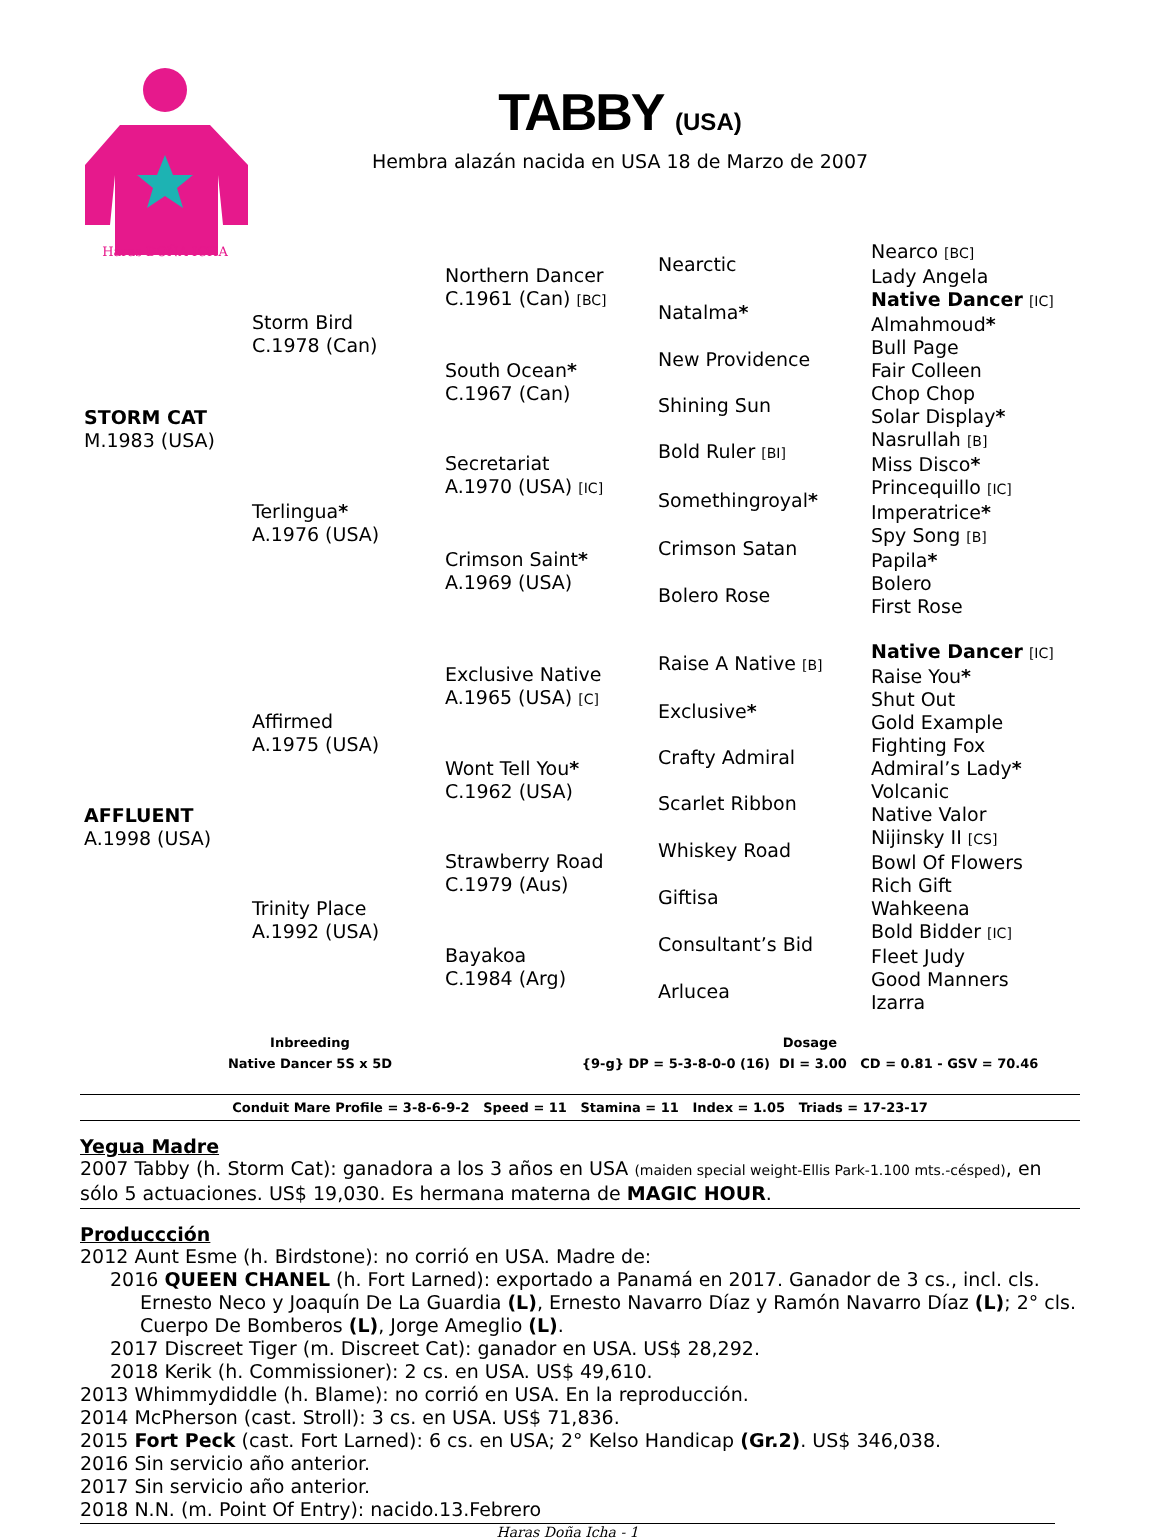Haras DOÑA ICHA
TABBY (USA)
Hembra alazán nacida en USA 18 de Marzo de 2007
| STORM CAT M.1983 (USA) | Storm Bird C.1978 (Can) | Northern Dancer C.1961 (Can) [BC] | Nearctic | Nearco [BC] |
| | | | | Lady Angela |
| | | | Natalma * | Native Dancer [IC] |
| | | | | Almahmoud * |
| | | South Ocean * C.1967 (Can) | New Providence | Bull Page |
| | | | | Fair Colleen |
| | | | Shining Sun | Chop Chop |
| | | | | Solar Display * |
| | Terlingua * A.1976 (USA) | Secretariat A.1970 (USA) [IC] | Bold Ruler [BI] | Nasrullah [B] |
| | | | | Miss Disco * |
| | | | Somethingroyal * | Princequillo [IC] |
| | | | | Imperatrice * |
| | | Crimson Saint * A.1969 (USA) | Crimson Satan | Spy Song [B] |
| | | | | Papila * |
| | | | Bolero Rose | Bolero |
| | | | | First Rose |
| AFFLUENT A.1998 (USA) | Affirmed A.1975 (USA) | Exclusive Native A.1965 (USA) [C] | Raise A Native [B] | Native Dancer [IC] |
| | | | | Raise You * |
| | | | Exclusive * | Shut Out |
| | | | | Gold Example |
| | | Wont Tell You * C.1962 (USA) | Crafty Admiral | Fighting Fox |
| | | | | Admiral’s Lady * |
| | | | Scarlet Ribbon | Volcanic |
| | | | | Native Valor |
| | Trinity Place A.1992 (USA) | Strawberry Road C.1979 (Aus) | Whiskey Road | Nijinsky II [CS] |
| | | | | Bowl Of Flowers |
| | | | Giftisa | Rich Gift |
| | | | | Wahkeena |
| | | Bayakoa C.1984 (Arg) | Consultant’s Bid | Bold Bidder [IC] |
| | | | | Fleet Judy |
| | | | Arlucea | Good Manners |
| | | | | Izarra |
Inbreeding
Native Dancer 5S x 5D
Dosage
{9-g} DP = 5-3-8-0-0 (16) DI = 3.00 CD = 0.81 - GSV = 70.46
Conduit Mare Profile = 3-8-6-9-2 Speed = 11 Stamina = 11 Index = 1.05 Triads = 17-23-17
Yegua Madre
2007 Tabby (h. Storm Cat): ganadora a los 3 años en USA (maiden special weight-Ellis Park-1.100 mts.-césped), en sólo 5 actuaciones. US$ 19,030. Es hermana materna de MAGIC HOUR.
Produccción
2012 Aunt Esme (h. Birdstone): no corrió en USA. Madre de:
2016 QUEEN CHANEL (h. Fort Larned): exportado a Panamá en 2017. Ganador de 3 cs., incl. cls. Ernesto Neco y Joaquín De La Guardia (L), Ernesto Navarro Díaz y Ramón Navarro Díaz (L); 2° cls. Cuerpo De Bomberos (L), Jorge Ameglio (L).
2017 Discreet Tiger (m. Discreet Cat): ganador en USA. US$ 28,292.
2018 Kerik (h. Commissioner): 2 cs. en USA. US$ 49,610.
2013 Whimmydiddle (h. Blame): no corrió en USA. En la reproducción.
2014 McPherson (cast. Stroll): 3 cs. en USA. US$ 71,836.
2015 Fort Peck (cast. Fort Larned): 6 cs. en USA; 2° Kelso Handicap (Gr.2). US$ 346,038.
2016 Sin servicio año anterior.
2017 Sin servicio año anterior.
2018 N.N. (m. Point Of Entry): nacido.13.Febrero
Haras Doña Icha - 1